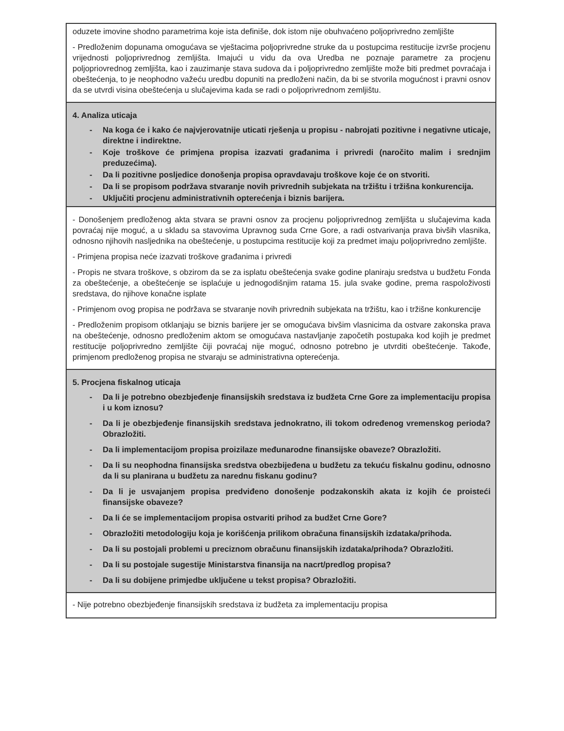| oduzete imovine shodno parametrima koje ista definiše, dok istom nije obuhvaćeno poljoprivredno zemljište - Predloženim dopunama omogućava se vještacima poljoprivredne struke da u postupcima restitucije izvrše procjenu vrijednosti poljoprivrednog zemljišta. Imajući u vidu da ova Uredba ne poznaje parametre za procjenu poljopriovrednog zemljišta, kao i zauzimanje stava sudova da i poljoprivredno zemljište može biti predmet povraćaja i obeštećenja, to je neophodno važeću uredbu dopuniti na predloženi način, da bi se stvorila mogućnost i pravni osnov da se utvrdi visina obeštećenja u slučajevima kada se radi o poljoprivrednom zemljištu. |
| 4. Analiza uticaja - Na koga će i kako će najvjerovatnije uticati rješenja u propisu - nabrojati pozitivne i negativne uticaje, direktne i indirektne. - Koje troškove će primjena propisa izazvati građanima i privredi (naročito malim i srednjim preduzećima). - Da li pozitivne posljedice donošenja propisa opravdavaju troškove koje će on stvoriti. - Da li se propisom podržava stvaranje novih privrednih subjekata na tržištu i tržišna konkurencija. - Uključiti procjenu administrativnih opterećenja i biznis barijera. |
| - Donošenjem predloženog akta stvara se pravni osnov za procjenu poljoprivrednog zemljišta u slučajevima kada povraćaj nije moguć, a u skladu sa stavovima Upravnog suda Crne Gore, a radi ostvarivanja prava bivših vlasnika, odnosno njihovih nasljednika na obeštećenje, u postupcima restitucije koji za predmet imaju poljoprivredno zemljište. - Primjena propisa neće izazvati troškove građanima i privredi - Propis ne stvara troškove, s obzirom da se za isplatu obeštećenja svake godine planiraju sredstva u budžetu Fonda za obeštećenje, a obeštećenje se isplaćuje u jednogodišnjim ratama 15. jula svake godine, prema raspoloživosti sredstava, do njihove konačne isplate - Primjenom ovog propisa ne podržava se stvaranje novih privrednih subjekata na tržištu, kao i tržišne konkurencije - Predloženim propisom otklanjaju se biznis barijere jer se omogućava bivšim vlasnicima da ostvare zakonska prava na obeštećenje, odnosno predloženim aktom se omogućava nastavljanje započetih postupaka kod kojih je predmet restitucije poljoprivredno zemljište čiji povraćaj nije moguć, odnosno potrebno je utvrditi obeštećenje. Takođe, primjenom predloženog propisa ne stvaraju se administrativna opterećenja. |
| 5. Procjena fiskalnog uticaja - Da li je potrebno obezbjeđenje finansijskih sredstava iz budžeta Crne Gore za implementaciju propisa i u kom iznosu? - Da li je obezbjeđenje finansijskih sredstava jednokratno, ili tokom određenog vremenskog perioda? Obrazložiti. - Da li implementacijom propisa proizilaze međunarodne finansijske obaveze? Obrazložiti. - Da li su neophodna finansijska sredstva obezbijeđena u budžetu za tekuću fiskalnu godinu, odnosno da li su planirana u budžetu za narednu fiskanu godinu? - Da li je usvajanjem propisa predviđeno donošenje podzakonskih akata iz kojih će proisteći finansijske obaveze? - Da li će se implementacijom propisa ostvariti prihod za budžet Crne Gore? - Obrazložiti metodologiju koja je korišćenja prilikom obračuna finansijskih izdataka/prihoda. - Da li su postojali problemi u preciznom obračunu finansijskih izdataka/prihoda? Obrazložiti. - Da li su postojale sugestije Ministarstva finansija na nacrt/predlog propisa? - Da li su dobijene primjedbe uključene u tekst propisa? Obrazložiti. |
| - Nije potrebno obezbjeđenje finansijskih sredstava iz budžeta za implementaciju propisa |